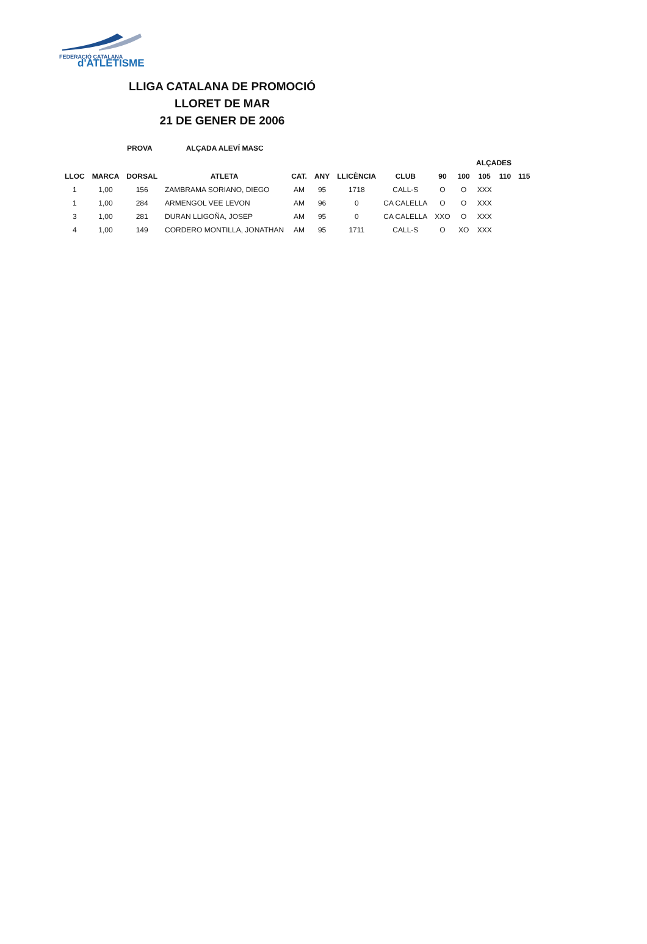FEDERACIÓ CATALANA
d'ATLETISME
LLIGA CATALANA DE PROMOCIÓ
LLORET DE MAR
21 DE GENER DE 2006
PROVA ALÇADA ALEVÍ MASC
| | | | | | | | | | ALÇADES | | | |
| --- | --- | --- | --- | --- | --- | --- | --- | --- | --- | --- | --- | --- |
| LLOC | MARCA | DORSAL | ATLETA | CAT. | ANY | LLICÈNCIA | CLUB | 90 | 100 | 105 | 110 | 115 |
| 1 | 1,00 | 156 | ZAMBRAMA SORIANO, DIEGO | AM | 95 | 1718 | CALL-S | O | O | XXX | | |
| 1 | 1,00 | 284 | ARMENGOL VEE LEVON | AM | 96 | 0 | CA CALELLA | O | O | XXX | | |
| 3 | 1,00 | 281 | DURAN LLIGOÑA, JOSEP | AM | 95 | 0 | CA CALELLA | XXO | O | XXX | | |
| 4 | 1,00 | 149 | CORDERO MONTILLA, JONATHAN | AM | 95 | 1711 | CALL-S | O | XO | XXX | | |